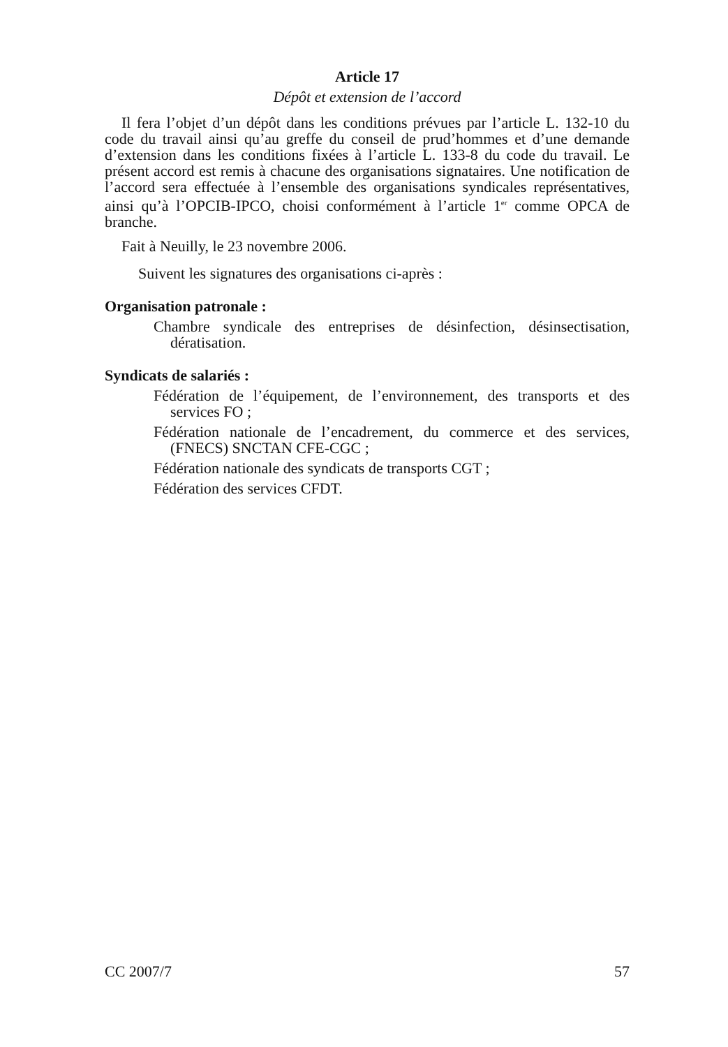Article 17
Dépôt et extension de l’accord
Il fera l’objet d’un dépôt dans les conditions prévues par l’article L. 132-10 du code du travail ainsi qu’au greffe du conseil de prud’hommes et d’une demande d’extension dans les conditions fixées à l’article L. 133-8 du code du travail. Le présent accord est remis à chacune des organisations signataires. Une notification de l’accord sera effectuée à l’ensemble des organisations syndicales représentatives, ainsi qu’à l’OPCIB-IPCO, choisi conformément à l’article 1<sup>er</sup> comme OPCA de branche.
Fait à Neuilly, le 23 novembre 2006.
Suivent les signatures des organisations ci-après :
Organisation patronale :
Chambre syndicale des entreprises de désinfection, désinsectisation, dératisation.
Syndicats de salariés :
Fédération de l’équipement, de l’environnement, des transports et des services FO ;
Fédération nationale de l’encadrement, du commerce et des services, (FNECS) SNCTAN CFE-CGC ;
Fédération nationale des syndicats de transports CGT ;
Fédération des services CFDT.
CC 2007/7 57